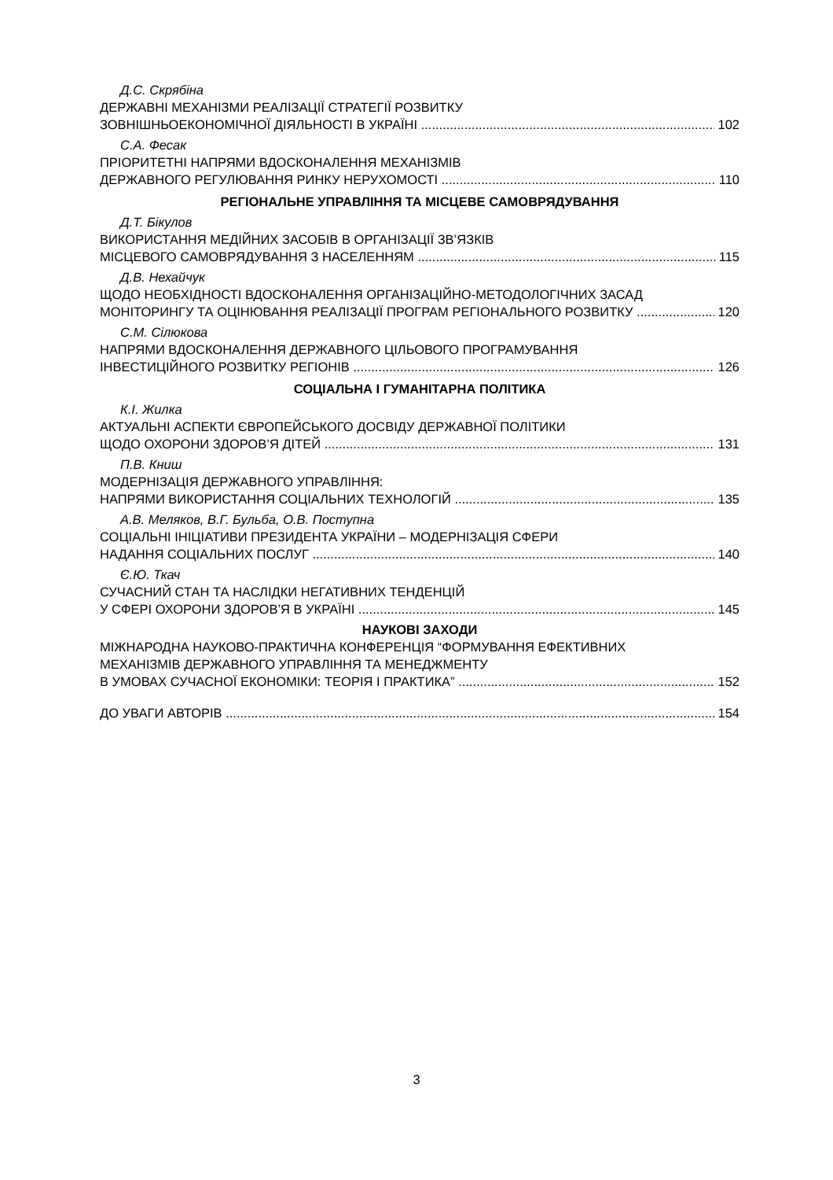Д.С. Скрябіна
ДЕРЖАВНІ МЕХАНІЗМИ РЕАЛІЗАЦІЇ СТРАТЕГІЇ РОЗВИТКУ
ЗОВНІШНЬОЕКОНОМІЧНОЇ ДІЯЛЬНОСТІ В УКРАЇНІ 102
С.А. Фесак
ПРІОРИТЕТНІ НАПРЯМИ ВДОСКОНАЛЕННЯ МЕХАНІЗМІВ
ДЕРЖАВНОГО РЕГУЛЮВАННЯ РИНКУ НЕРУХОМОСТІ 110
РЕГІОНАЛЬНЕ УПРАВЛІННЯ ТА МІСЦЕВЕ САМОВРЯДУВАННЯ
Д.Т. Бікулов
ВИКОРИСТАННЯ МЕДІЙНИХ ЗАСОБІВ В ОРГАНІЗАЦІЇ ЗВ’ЯЗКІВ
МІСЦЕВОГО САМОВРЯДУВАННЯ З НАСЕЛЕННЯМ 115
Д.В. Нехайчук
ЩОДО НЕОБХІДНОСТІ ВДОСКОНАЛЕННЯ ОРГАНІЗАЦІЙНО-МЕТОДОЛОГІЧНИХ ЗАСАД
МОНІТОРИНГУ ТА ОЦІНЮВАННЯ РЕАЛІЗАЦІЇ ПРОГРАМ РЕГІОНАЛЬНОГО РОЗВИТКУ 120
С.М. Сілюкова
НАПРЯМИ ВДОСКОНАЛЕННЯ ДЕРЖАВНОГО ЦІЛЬОВОГО ПРОГРАМУВАННЯ
ІНВЕСТИЦІЙНОГО РОЗВИТКУ РЕГІОНІВ 126
СОЦІАЛЬНА І ГУМАНІТАРНА ПОЛІТИКА
К.І. Жилка
АКТУАЛЬНІ АСПЕКТИ ЄВРОПЕЙСЬКОГО ДОСВІДУ ДЕРЖАВНОЇ ПОЛІТИКИ
ЩОДО ОХОРОНИ ЗДОРОВ’Я ДІТЕЙ 131
П.В. Книш
МОДЕРНІЗАЦІЯ ДЕРЖАВНОГО УПРАВЛІННЯ:
НАПРЯМИ ВИКОРИСТАННЯ СОЦІАЛЬНИХ ТЕХНОЛОГІЙ 135
А.В. Меляков, В.Г. Бульба, О.В. Поступна
СОЦІАЛЬНІ ІНІЦІАТИВИ ПРЕЗИДЕНТА УКРАЇНИ – МОДЕРНІЗАЦІЯ СФЕРИ
НАДАННЯ СОЦІАЛЬНИХ ПОСЛУГ 140
Є.Ю. Ткач
СУЧАСНИЙ СТАН ТА НАСЛІДКИ НЕГАТИВНИХ ТЕНДЕНЦІЙ
У СФЕРІ ОХОРОНИ ЗДОРОВ’Я В УКРАЇНІ 145
НАУКОВІ ЗАХОДИ
МІЖНАРОДНА НАУКОВО-ПРАКТИЧНА КОНФЕРЕНЦІЯ “ФОРМУВАННЯ ЕФЕКТИВНИХ
МЕХАНІЗМІВ ДЕРЖАВНОГО УПРАВЛІННЯ ТА МЕНЕДЖМЕНТУ
В УМОВАХ СУЧАСНОЇ ЕКОНОМІКИ: ТЕОРІЯ І ПРАКТИКА” 152
ДО УВАГИ АВТОРІВ 154
3